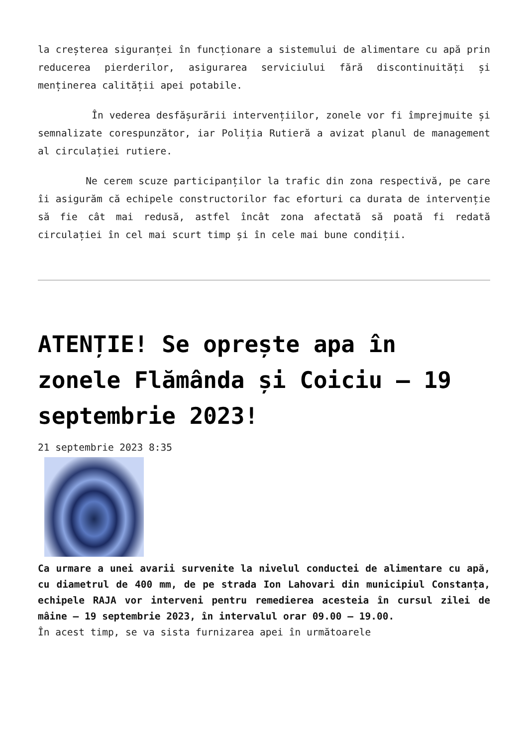la creșterea siguranței în funcționare a sistemului de alimentare cu apă prin reducerea pierderilor, asigurarea serviciului fără discontinuități și menținerea calității apei potabile.
În vederea desfășurării intervențiilor, zonele vor fi împrejmuite și semnalizate corespunzător, iar Poliția Rutieră a avizat planul de management al circulației rutiere.
Ne cerem scuze participanților la trafic din zona respectivă, pe care îi asigurăm că echipele constructorilor fac eforturi ca durata de intervenție să fie cât mai redusă, astfel încât zona afectată să poată fi redată circulației în cel mai scurt timp și în cele mai bune condiții.
ATENȚIE! Se oprește apa în zonele Flămânda și Coiciu – 19 septembrie 2023!
21 septembrie 2023 8:35
Ca urmare a unei avarii survenite la nivelul conductei de alimentare cu apă, cu diametrul de 400 mm, de pe strada Ion Lahovari din municipiul Constanța, echipele RAJA vor interveni pentru remedierea acesteia în cursul zilei de mâine – 19 septembrie 2023, în intervalul orar 09.00 – 19.00.
În acest timp, se va sista furnizarea apei în următoarele